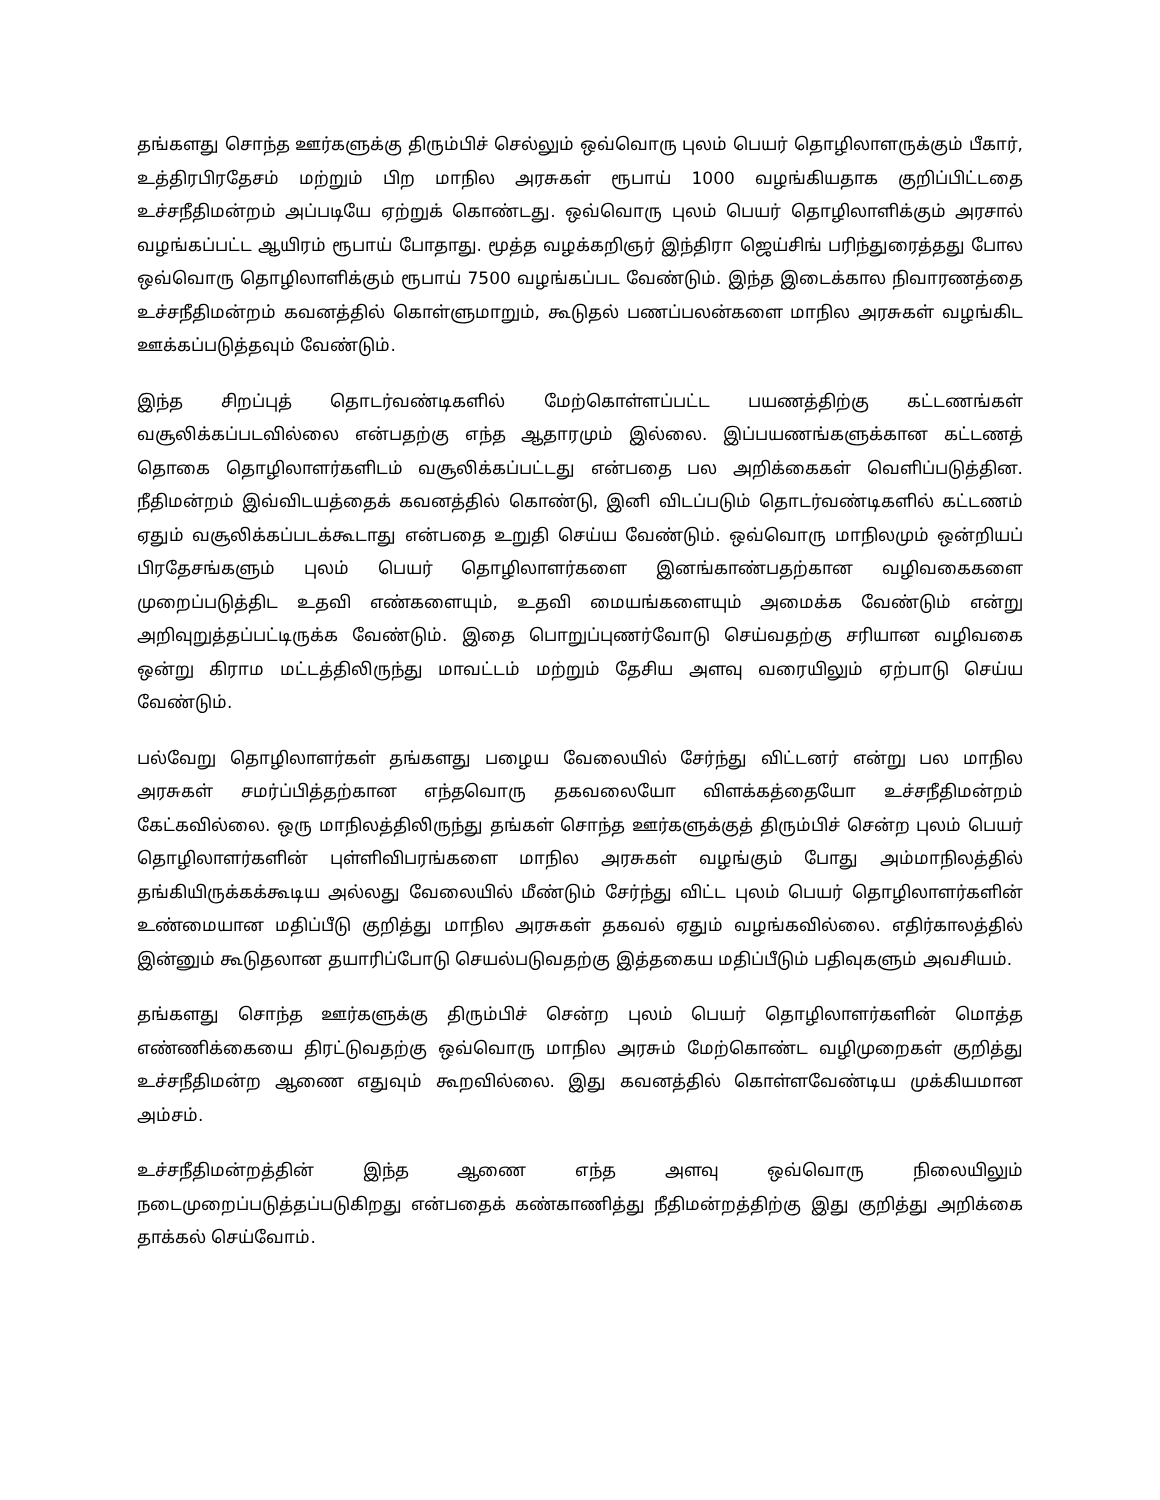தங்களது சொந்த ஊர்களுக்கு திரும்பிச் செல்லும் ஒவ்வொரு புலம் பெயர் தொழிலாளருக்கும் பீகார், உத்திரபிரதேசம் மற்றும் பிற மாநில அரசுகள் ரூபாய் 1000 வழங்கியதாக குறிப்பிட்டதை உச்சநீதிமன்றம் அப்படியே ஏற்றுக் கொண்டது. ஒவ்வொரு புலம் பெயர் தொழிலாளிக்கும் அரசால் வழங்கப்பட்ட ஆயிரம் ரூபாய் போதாது. மூத்த வழக்கறிஞர் இந்திரா ஜெய்சிங் பரிந்துரைத்தது போல ஒவ்வொரு தொழிலாளிக்கும் ரூபாய் 7500 வழங்கப்பட வேண்டும். இந்த இடைக்கால நிவாரணத்தை உச்சநீதிமன்றம் கவனத்தில் கொள்ளுமாறும், கூடுதல் பணப்பலன்களை மாநில அரசுகள் வழங்கிட ஊக்கப்படுத்தவும் வேண்டும்.
இந்த சிறப்புத் தொடர்வண்டிகளில் மேற்கொள்ளப்பட்ட பயணத்திற்கு கட்டணங்கள் வசூலிக்கப்படவில்லை என்பதற்கு எந்த ஆதாரமும் இல்லை. இப்பயணங்களுக்கான கட்டணத் தொகை தொழிலாளர்களிடம் வசூலிக்கப்பட்டது என்பதை பல அறிக்கைகள் வெளிப்படுத்தின. நீதிமன்றம் இவ்விடயத்தைக் கவனத்தில் கொண்டு, இனி விடப்படும் தொடர்வண்டிகளில் கட்டணம் ஏதும் வசூலிக்கப்படக்கூடாது என்பதை உறுதி செய்ய வேண்டும். ஒவ்வொரு மாநிலமும் ஒன்றியப் பிரதேசங்களும் புலம் பெயர் தொழிலாளர்களை இனங்காண்பதற்கான வழிவகைகளை முறைப்படுத்திட உதவி எண்களையும், உதவி மையங்களையும் அமைக்க வேண்டும் என்று அறிவுறுத்தப்பட்டிருக்க வேண்டும். இதை பொறுப்புணர்வோடு செய்வதற்கு சரியான வழிவகை ஒன்று கிராம மட்டத்திலிருந்து மாவட்டம் மற்றும் தேசிய அளவு வரையிலும் ஏற்பாடு செய்ய வேண்டும்.
பல்வேறு தொழிலாளர்கள் தங்களது பழைய வேலையில் சேர்ந்து விட்டனர் என்று பல மாநில அரசுகள் சமர்ப்பித்தற்கான எந்தவொரு தகவலையோ விளக்கத்தையோ உச்சநீதிமன்றம் கேட்கவில்லை. ஒரு மாநிலத்திலிருந்து தங்கள் சொந்த ஊர்களுக்குத் திரும்பிச் சென்ற புலம் பெயர் தொழிலாளர்களின் புள்ளிவிபரங்களை மாநில அரசுகள் வழங்கும் போது அம்மாநிலத்தில் தங்கியிருக்கக்கூடிய அல்லது வேலையில் மீண்டும் சேர்ந்து விட்ட புலம் பெயர் தொழிலாளர்களின் உண்மையான மதிப்பீடு குறித்து மாநில அரசுகள் தகவல் ஏதும் வழங்கவில்லை. எதிர்காலத்தில் இன்னும் கூடுதலான தயாரிப்போடு செயல்படுவதற்கு இத்தகைய மதிப்பீடும் பதிவுகளும் அவசியம்.
தங்களது சொந்த ஊர்களுக்கு திரும்பிச் சென்ற புலம் பெயர் தொழிலாளர்களின் மொத்த எண்ணிக்கையை திரட்டுவதற்கு ஒவ்வொரு மாநில அரசும் மேற்கொண்ட வழிமுறைகள் குறித்து உச்சநீதிமன்ற ஆணை எதுவும் கூறவில்லை. இது கவனத்தில் கொள்ளவேண்டிய முக்கியமான அம்சம்.
உச்சநீதிமன்றத்தின் இந்த ஆணை எந்த அளவு ஒவ்வொரு நிலையிலும் நடைமுறைப்படுத்தப்படுகிறது என்பதைக் கண்காணித்து நீதிமன்றத்திற்கு இது குறித்து அறிக்கை தாக்கல் செய்வோம்.